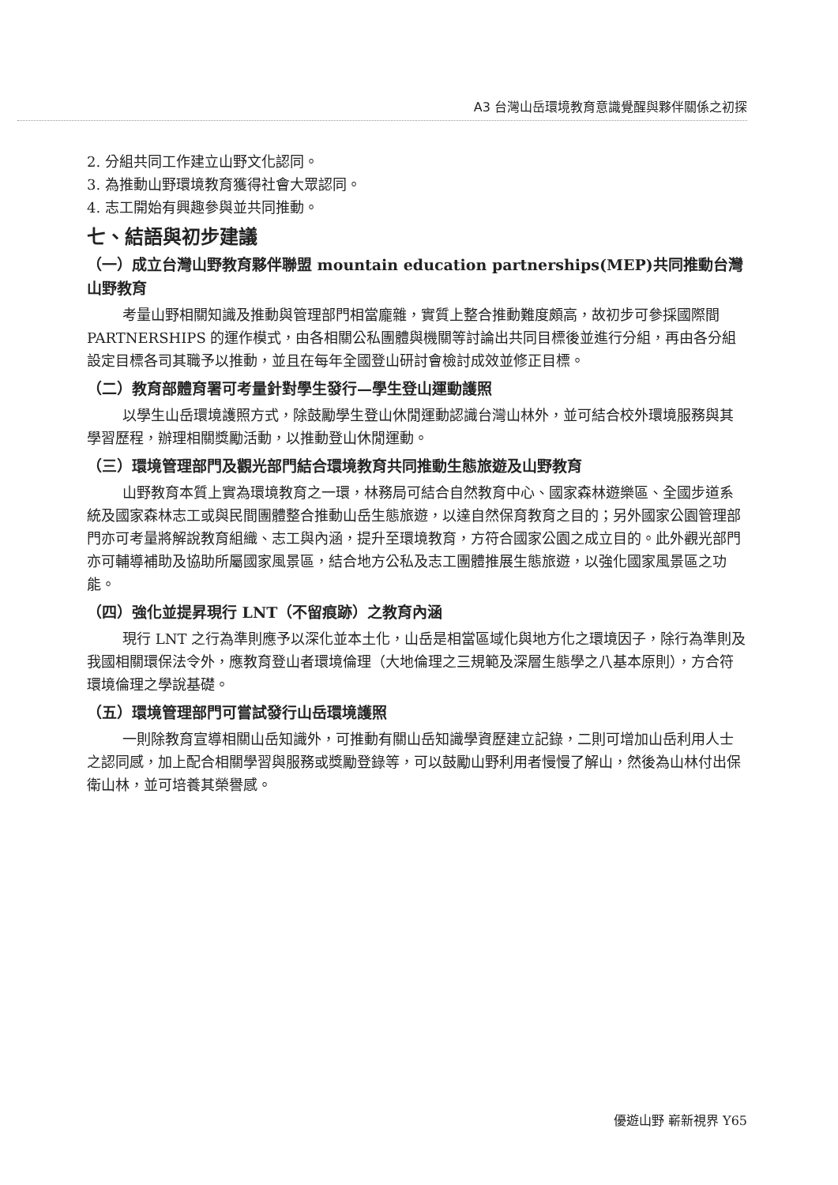A3 台灣山岳環境教育意識覺醒與夥伴關係之初探
2. 分組共同工作建立山野文化認同。
3. 為推動山野環境教育獲得社會大眾認同。
4. 志工開始有興趣參與並共同推動。
七、結語與初步建議
（一）成立台灣山野教育夥伴聯盟 mountain education partnerships(MEP)共同推動台灣山野教育
考量山野相關知識及推動與管理部門相當龐雜，實質上整合推動難度頗高，故初步可參採國際間 PARTNERSHIPS 的運作模式，由各相關公私團體與機關等討論出共同目標後並進行分組，再由各分組設定目標各司其職予以推動，並且在每年全國登山研討會檢討成效並修正目標。
（二）教育部體育署可考量針對學生發行—學生登山運動護照
以學生山岳環境護照方式，除鼓勵學生登山休閒運動認識台灣山林外，並可結合校外環境服務與其學習歷程，辦理相關獎勵活動，以推動登山休閒運動。
（三）環境管理部門及觀光部門結合環境教育共同推動生態旅遊及山野教育
山野教育本質上實為環境教育之一環，林務局可結合自然教育中心、國家森林遊樂區、全國步道系統及國家森林志工或與民間團體整合推動山岳生態旅遊，以達自然保育教育之目的；另外國家公園管理部門亦可考量將解說教育組織、志工與內涵，提升至環境教育，方符合國家公園之成立目的。此外觀光部門亦可輔導補助及協助所屬國家風景區，結合地方公私及志工團體推展生態旅遊，以強化國家風景區之功能。
（四）強化並提昇現行 LNT（不留痕跡）之教育內涵
現行 LNT 之行為準則應予以深化並本土化，山岳是相當區域化與地方化之環境因子，除行為準則及我國相關環保法令外，應教育登山者環境倫理（大地倫理之三規範及深層生態學之八基本原則），方合符環境倫理之學說基礎。
（五）環境管理部門可嘗試發行山岳環境護照
一則除教育宣導相關山岳知識外，可推動有關山岳知識學資歷建立記錄，二則可增加山岳利用人士之認同感，加上配合相關學習與服務或獎勵登錄等，可以鼓勵山野利用者慢慢了解山，然後為山林付出保衛山林，並可培養其榮譽感。
優遊山野 嶄新視界 Y65